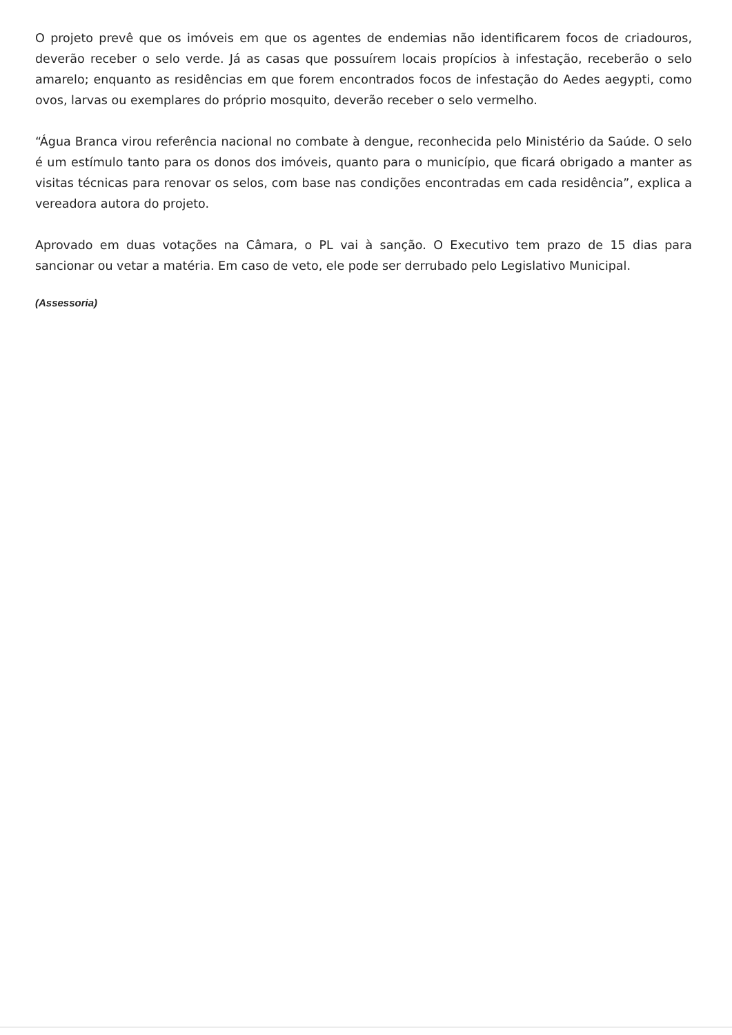O projeto prevê que os imóveis em que os agentes de endemias não identificarem focos de criadouros, deverão receber o selo verde. Já as casas que possuírem locais propícios à infestação, receberão o selo amarelo; enquanto as residências em que forem encontrados focos de infestação do Aedes aegypti, como ovos, larvas ou exemplares do próprio mosquito, deverão receber o selo vermelho.
“Água Branca virou referência nacional no combate à dengue, reconhecida pelo Ministério da Saúde. O selo é um estímulo tanto para os donos dos imóveis, quanto para o município, que ficará obrigado a manter as visitas técnicas para renovar os selos, com base nas condições encontradas em cada residência”, explica a vereadora autora do projeto.
Aprovado em duas votações na Câmara, o PL vai à sanção. O Executivo tem prazo de 15 dias para sancionar ou vetar a matéria. Em caso de veto, ele pode ser derrubado pelo Legislativo Municipal.
(Assessoria)